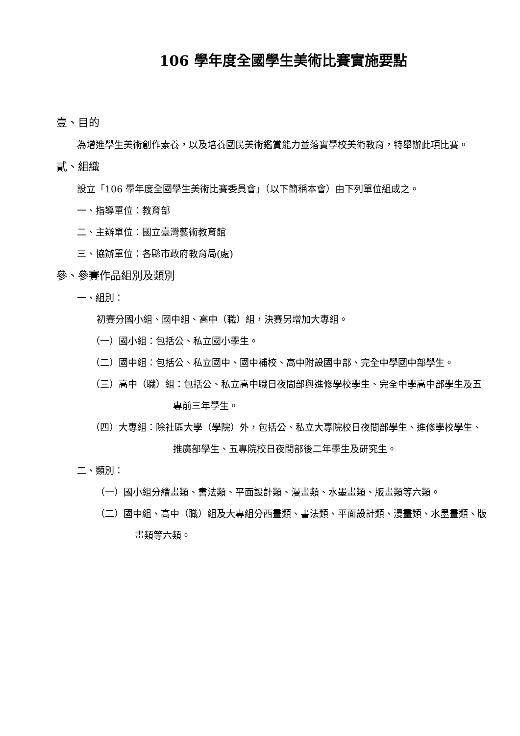106 學年度全國學生美術比賽實施要點
壹、目的
為增進學生美術創作素養，以及培養國民美術鑑賞能力並落實學校美術教育，特舉辦此項比賽。
貳、組織
設立「106 學年度全國學生美術比賽委員會」（以下簡稱本會）由下列單位組成之。
一、指導單位：教育部
二、主辦單位：國立臺灣藝術教育館
三、協辦單位：各縣市政府教育局(處)
參、參賽作品組別及類別
一、組別：
初賽分國小組、國中組、高中（職）組，決賽另增加大專組。
（一）國小組：包括公、私立國小學生。
（二）國中組：包括公、私立國中、國中補校、高中附設國中部、完全中學國中部學生。
（三）高中（職）組：包括公、私立高中職日夜間部與進修學校學生、完全中學高中部學生及五專前三年學生。
（四）大專組：除社區大學（學院）外，包括公、私立大專院校日夜間部學生、進修學校學生、推廣部學生、五專院校日夜間部後二年學生及研究生。
二、類別：
（一）國小組分繪畫類、書法類、平面設計類、漫畫類、水墨畫類、版畫類等六類。
（二）國中組、高中（職）組及大專組分西畫類、書法類、平面設計類、漫畫類、水墨畫類、版畫類等六類。